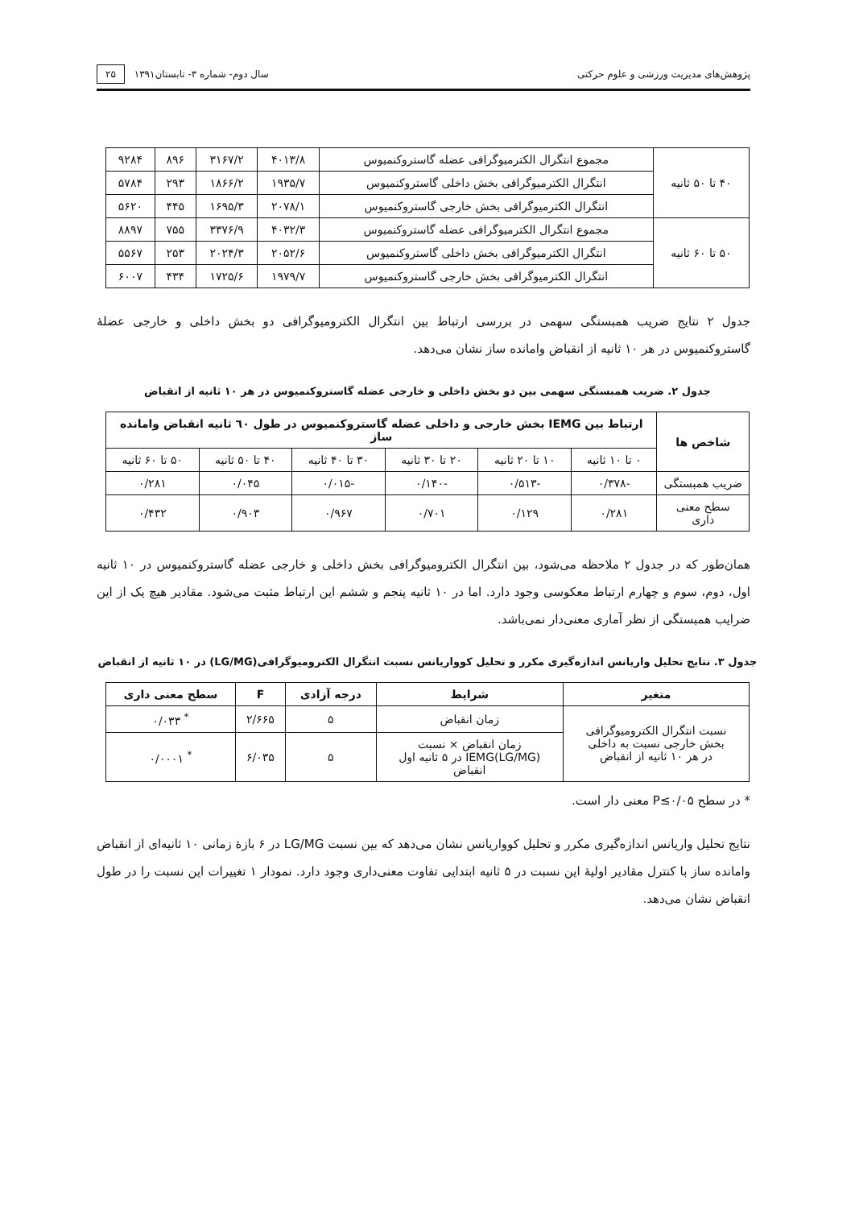پژوهش‌های مدیریت ورزشی و علوم حرکتی سال دوم- شماره ۳- تابستان۱۳۹۱ ۲۵
| ۴۰ تا ۵۰ ثانیه | مجموع انتگرال الکترمیوگرافی عضله گاستروکنمیوس | ۴۰۱۳/۸ | ۳۱۶۷/۲ | ۸۹۶ | ۹۲۸۴ |
| | انتگرال الکترمیوگرافی بخش داخلی گاستروکنمیوس | ۱۹۳۵/۷ | ۱۸۶۶/۲ | ۲۹۳ | ۵۷۸۴ |
| | انتگرال الکترمیوگرافی بخش خارجی گاستروکنمیوس | ۲۰۷۸/۱ | ۱۶۹۵/۳ | ۴۴۵ | ۵۶۲۰ |
| ۵۰ تا ۶۰ ثانیه | مجموع انتگرال الکترمیوگرافی عضله گاستروکنمیوس | ۴۰۳۲/۳ | ۳۳۷۶/۹ | ۷۵۵ | ۸۸۹۷ |
| | انتگرال الکترمیوگرافی بخش داخلی گاستروکنمیوس | ۲۰۵۲/۶ | ۲۰۲۴/۳ | ۲۵۳ | ۵۵۶۷ |
| | انتگرال الکترمیوگرافی بخش خارجی گاستروکنمیوس | ۱۹۷۹/۷ | ۱۷۲۵/۶ | ۴۳۴ | ۶۰۰۷ |
جدول ۲ نتایج ضریب همبستگی سهمی در بررسی ارتباط بین انتگرال الکترومیوگرافی دو بخش داخلی و خارجی عضلهٔ گاستروکنمیوس در هر ۱۰ ثانیه از انقباض وامانده ساز نشان می‌دهد.
جدول ۲. ضریب همبستگی سهمی بین دو بخش داخلی و خارجی عضله گاستروکنمیوس در هر ۱۰ ثانیه از انقباض
| شاخص ها | ارتباط بین IEMG بخش خارجی و داخلی عضله گاستروکنمیوس در طول ٦٠ ثانیه انقباض وامانده ساز | | | | | |
| --- | --- | --- | --- | --- | --- | --- |
| | ۰ تا ۱۰ ثانیه | ۱۰ تا ۲۰ ثانیه | ۲۰ تا ۳۰ ثانیه | ۳۰ تا ۴۰ ثانیه | ۴۰ تا ۵۰ ثانیه | ۵۰ تا ۶۰ ثانیه |
| ضریب همبستگی | -۰/۳۷۸ | -۰/۵۱۳ | -۰/۱۴۰ | -۰/۰۱۵ | ۰/۰۴۵ | ۰/۲۸۱ |
| سطح معنی داری | ۰/۲۸۱ | ۰/۱۲۹ | ۰/۷۰۱ | ۰/۹۶۷ | ۰/۹۰۳ | ۰/۴۳۲ |
همان‌طور که در جدول ۲ ملاحظه می‌شود، بین انتگرال الکترومیوگرافی بخش داخلی و خارجی عضله گاستروکنمیوس در ۱۰ ثانیه اول، دوم، سوم و چهارم ارتباط معکوسی وجود دارد. اما در ۱۰ ثانیه پنجم و ششم این ارتباط مثبت می‌شود. مقادیر هیچ یک از این ضرایب همبستگی از نظر آماری معنی‌دار نمی‌باشد.
جدول ۳. نتایج تحلیل واریانس اندازه‌گیری مکرر و تحلیل کوواریانس نسبت انتگرال الکترومیوگرافی(LG/MG) در ۱۰ ثانیه از انقباض
| متغیر | شرایط | درجه آزادی | F | سطح معنی داری |
| --- | --- | --- | --- | --- |
| نسبت انتگرال الکترومیوگرافی بخش خارجی نسبت به داخلی در هر ۱۰ ثانیه از انقباض | زمان انقباض | ۵ | ۲/۶۶۵ | <sup>*</sup> ۰/۰۳۳ |
| | زمان انقباض × نسبت (LG/MG)IEMG در ۵ ثانیه اول انقباض | ۵ | ۶/۰۳۵ | <sup>*</sup> ۰/۰۰۰۱ |
* در سطح P≤۰/۰۵ معنی دار است.
نتایج تحلیل واریانس اندازه‌گیری مکرر و تحلیل کوواریانس نشان می‌دهد که بین نسبت LG/MG در ۶ بازهٔ زمانی ۱۰ ثانیه‌ای از انقباض وامانده ساز با کنترل مقادیر اولیهٔ این نسبت در ۵ ثانیه ابتدایی تفاوت معنی‌داری وجود دارد. نمودار ۱ تغییرات این نسبت را در طول انقباض نشان می‌دهد.